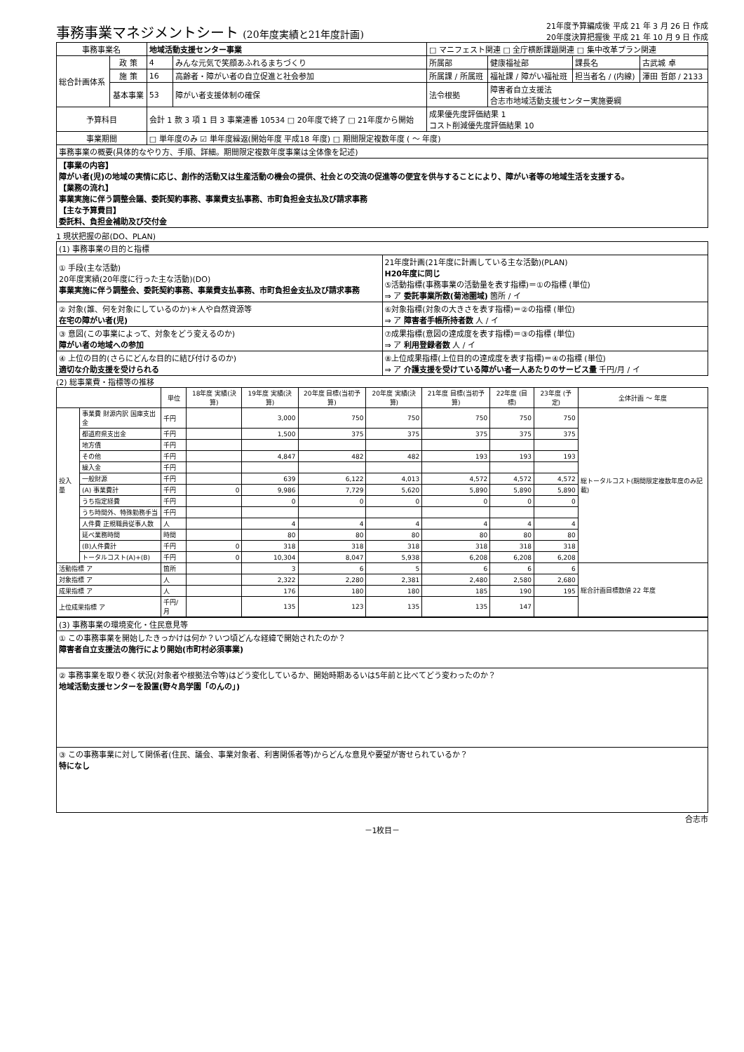事務事業マネジメントシート (20年度実績と21年度計画)
21年度予算編成後 平成 21 年 3 月 26 日 作成
20年度決算把握後 平成 21 年 10 月 9 日 作成
| 事務事業名 | | 地域活動支援センター事業 | | □ マニフェスト関連 □ 全庁横断課題関連 □ 集中改革プラン関連 | | | |
| 総合計画体系 | 政 策 | 4 | みんな元気で笑顔あふれるまちづくり | 所属部 | 健康福祉部 | 課長名 | 古武城 卓 |
| | 施 策 | 16 | 高齢者・障がい者の自立促進と社会参加 | 所属課 / 所属班 | 福祉課 / 障がい福祉班 | 担当者名 / (内線) | 澤田 哲郎 / 2133 |
| | 基本事業 | 53 | 障がい者支援体制の確保 | 法令根拠 | 障害者自立支援法 合志市地域活動支援センター実施要綱 | | |
| 予算科目 | | 会計 1 款 3 項 1 目 3 事業連番 10534 □ 20年度で終了 □ 21年度から開始 | | 成果優先度評価結果 1 コスト削減優先度評価結果 10 | | | |
| 事業期間 | | □ 単年度のみ ☑ 単年度繰返(開始年度 平成18 年度) □ 期間限定複数年度 ( ～ 年度) | | | | | |
| 事務事業の概要(具体的なやり方、手順、詳細。期間限定複数年度事業は全体像を記述) | | | | | | | |
| 【事業の内容】 障がい者(児)の地域の実情に応じ、創作的活動又は生産活動の機会の提供、社会との交流の促進等の便宜を供与することにより、障がい者等の地域生活を支援する。 【業務の流れ】 事業実施に伴う調整会議、委託契約事務、事業費支払事務、市町負担金支払及び請求事務 【主な予算費目】 委託料、負担金補助及び交付金 | | | | | | | |
1 現状把握の部(DO、PLAN)
| (1) 事務事業の目的と指標 | |
| ① 手段(主な活動) 20年度実績(20年度に行った主な活動)(DO) 事業実施に伴う調整会、委託契約事務、事業費支払事務、市町負担金支払及び請求事務 | 21年度計画(21年度に計画している主な活動)(PLAN) H20年度に同じ ⑤活動指標(事務事業の活動量を表す指標)＝①の指標 (単位) ⇒ ア 委託事業所数(菊池圏域) 箇所 / イ |
| ② 対象(誰、何を対象にしているのか)＊人や自然資源等 在宅の障がい者(児) | ⑥対象指標(対象の大きさを表す指標)＝②の指標 (単位) ⇒ ア 障害者手帳所持者数 人 / イ |
| ③ 意図(この事業によって、対象をどう変えるのか) 障がい者の地域への参加 | ⑦成果指標(意図の達成度を表す指標)＝③の指標 (単位) ⇒ ア 利用登録者数 人 / イ |
| ④ 上位の目的(さらにどんな目的に結び付けるのか) 適切な介助支援を受けられる | ⑧上位成果指標(上位目的の達成度を表す指標)＝④の指標 (単位) ⇒ ア 介護支援を受けている障がい者一人あたりのサービス量 千円/月 / イ |
(2) 総事業費・指標等の推移
| | | 単位 | 18年度 実績(決算) | 19年度 実績(決算) | 20年度 目標(当初予算) | 20年度 実績(決算) | 21年度 目標(当初予算) | 22年度 (目標) | 23年度 (予定) | 全体計画 ～ 年度 |
| --- | --- | --- | --- | --- | --- | --- | --- | --- | --- | --- |
| 投入量 | 事業費 財源内訳 国庫支出金 | 千円 | | 3,000 | 750 | 750 | 750 | 750 | 750 | 総トータルコスト(期間限定複数年度のみ記載) |
| | 都道府県支出金 | 千円 | | 1,500 | 375 | 375 | 375 | 375 | 375 | |
| | 地方債 | 千円 | | | | | | | | |
| | その他 | 千円 | | 4,847 | 482 | 482 | 193 | 193 | 193 | |
| | 繰入金 | 千円 | | | | | | | | |
| | 一般財源 | 千円 | | 639 | 6,122 | 4,013 | 4,572 | 4,572 | 4,572 | |
| | (A) 事業費計 | 千円 | 0 | 9,986 | 7,729 | 5,620 | 5,890 | 5,890 | 5,890 | |
| | うち指定経費 | 千円 | | 0 | 0 | 0 | 0 | 0 | 0 | |
| | うち時間外、特殊勤務手当 | 千円 | | | | | | | | |
| | 人件費 正規職員従事人数 | 人 | | 4 | 4 | 4 | 4 | 4 | 4 | |
| | 延べ業務時間 | 時間 | | 80 | 80 | 80 | 80 | 80 | 80 | |
| | (B)人件費計 | 千円 | 0 | 318 | 318 | 318 | 318 | 318 | 318 | |
| | トータルコスト(A)+(B) | 千円 | 0 | 10,304 | 8,047 | 5,938 | 6,208 | 6,208 | 6,208 | |
| 活動指標 ア | | 箇所 | | 3 | 6 | 5 | 6 | 6 | 6 | 総合計画目標数値 22 年度 |
| 対象指標 ア | | 人 | | 2,322 | 2,280 | 2,381 | 2,480 | 2,580 | 2,680 | |
| 成果指標 ア | | 人 | | 176 | 180 | 180 | 185 | 190 | 195 | |
| 上位成果指標 ア | | 千円/月 | | 135 | 123 | 135 | 135 | 147 | | |
| (3) 事務事業の環境変化・住民意見等 |
| ① この事務事業を開始したきっかけは何か？いつ頃どんな経緯で開始されたのか？ 障害者自立支援法の施行により開始(市町村必須事業) |
| ② 事務事業を取り巻く状況(対象者や根拠法令等)はどう変化しているか、開始時期あるいは5年前と比べてどう変わったのか？ 地域活動支援センターを設置(野々島学園「のんの」) |
| ③ この事務事業に対して関係者(住民、議会、事業対象者、利害関係者等)からどんな意見や要望が寄せられているか？ 特になし |
合志市
－1枚目－